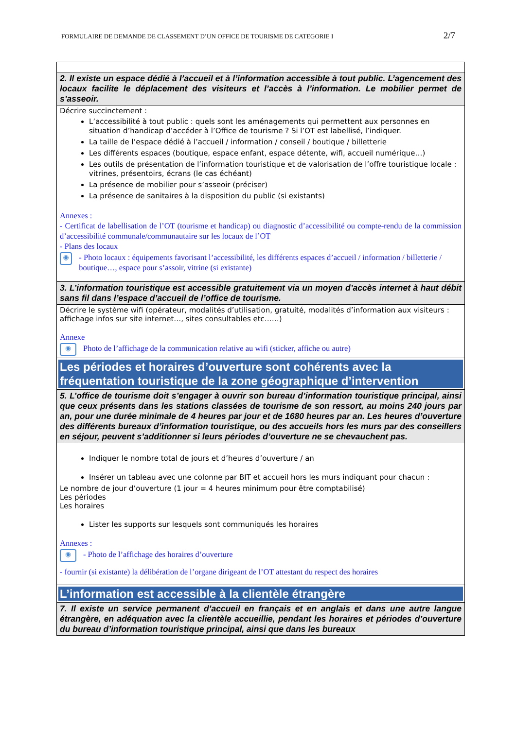FORMULAIRE DE DEMANDE DE CLASSEMENT D’UN OFFICE DE TOURISME DE CATEGORIE I 2/7
| 2. Il existe un espace dédié à l’accueil et à l’information accessible à tout public. L’agencement des locaux facilite le déplacement des visiteurs et l’accès à l’information. Le mobilier permet de s’asseoir. |
| Décrire succinctement : L’accessibilité à tout public : quels sont les aménagements qui permettent aux personnes en situation d’handicap d’accéder à l’Office de tourisme ? Si l’OT est labellisé, l’indiquer. La taille de l’espace dédié à l’accueil / information / conseil / boutique / billetterie Les différents espaces (boutique, espace enfant, espace détente, wifi, accueil numérique…) Les outils de présentation de l’information touristique et de valorisation de l’offre touristique locale : vitrines, présentoirs, écrans (le cas échéant) La présence de mobilier pour s’asseoir (préciser) La présence de sanitaires à la disposition du public (si existants) Annexes : - Certificat de labellisation de l’OT (tourisme et handicap) ou diagnostic d’accessibilité ou compte-rendu de la commission d’accessibilité communale/communautaire sur les locaux de l’OT - Plans des locaux ◉ - Photo locaux : équipements favorisant l’accessibilité, les différents espaces d’accueil / information / billetterie / boutique…, espace pour s’assoir, vitrine (si existante) |
| 3. L’information touristique est accessible gratuitement via un moyen d’accès internet à haut débit sans fil dans l’espace d’accueil de l’office de tourisme. |
| Décrire le système wifi (opérateur, modalités d’utilisation, gratuité, modalités d’information aux visiteurs : affichage infos sur site internet…, sites consultables etc……) Annexe ◉ Photo de l’affichage de la communication relative au wifi (sticker, affiche ou autre) |
| Les périodes et horaires d’ouverture sont cohérents avec la fréquentation touristique de la zone géographique d’intervention |
| 5. L’office de tourisme doit s’engager à ouvrir son bureau d’information touristique principal, ainsi que ceux présents dans les stations classées de tourisme de son ressort, au moins 240 jours par an, pour une durée minimale de 4 heures par jour et de 1680 heures par an. Les heures d’ouverture des différents bureaux d’information touristique, ou des accueils hors les murs par des conseillers en séjour, peuvent s’additionner si leurs périodes d’ouverture ne se chevauchent pas. |
| Indiquer le nombre total de jours et d’heures d’ouverture / an Insérer un tableau avec une colonne par BIT et accueil hors les murs indiquant pour chacun : Le nombre de jour d’ouverture (1 jour = 4 heures minimum pour être comptabilisé) Les périodes Les horaires Lister les supports sur lesquels sont communiqués les horaires Annexes : ◉ - Photo de l’affichage des horaires d’ouverture - fournir (si existante) la délibération de l’organe dirigeant de l’OT attestant du respect des horaires |
| L’information est accessible à la clientèle étrangère |
| 7. Il existe un service permanent d’accueil en français et en anglais et dans une autre langue étrangère, en adéquation avec la clientèle accueillie, pendant les horaires et périodes d’ouverture du bureau d’information touristique principal, ainsi que dans les bureaux |